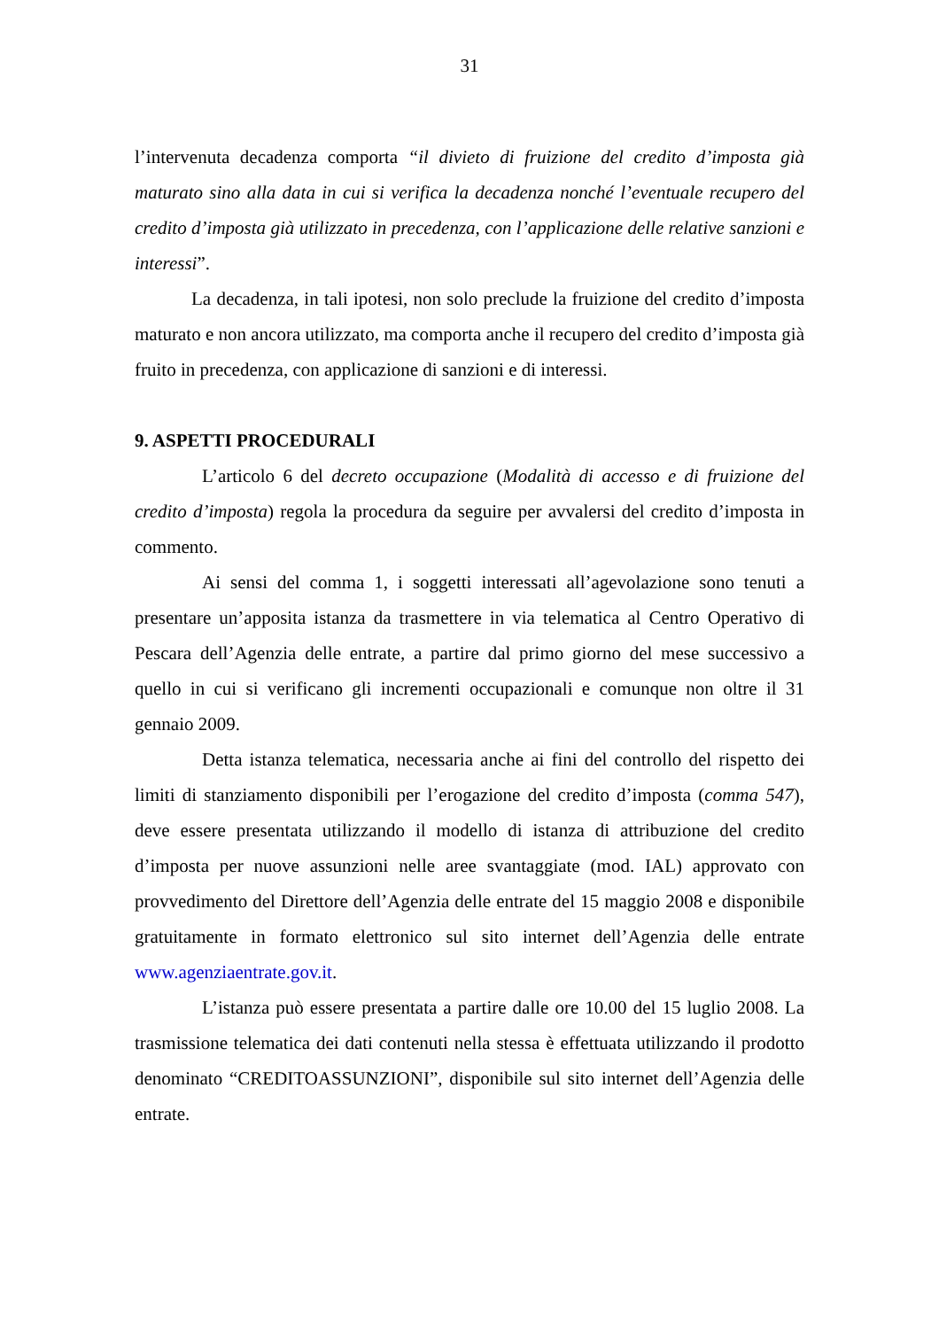31
l’intervenuta decadenza comporta “il divieto di fruizione del credito d’imposta già maturato sino alla data in cui si verifica la decadenza nonché l’eventuale recupero del credito d’imposta già utilizzato in precedenza, con l’applicazione delle relative sanzioni e interessi”.
La decadenza, in tali ipotesi, non solo preclude la fruizione del credito d’imposta maturato e non ancora utilizzato, ma comporta anche il recupero del credito d’imposta già fruito in precedenza, con applicazione di sanzioni e di interessi.
9. ASPETTI PROCEDURALI
L’articolo 6 del decreto occupazione (Modalità di accesso e di fruizione del credito d’imposta) regola la procedura da seguire per avvalersi del credito d’imposta in commento.
Ai sensi del comma 1, i soggetti interessati all’agevolazione sono tenuti a presentare un’apposita istanza da trasmettere in via telematica al Centro Operativo di Pescara dell’Agenzia delle entrate, a partire dal primo giorno del mese successivo a quello in cui si verificano gli incrementi occupazionali e comunque non oltre il 31 gennaio 2009.
Detta istanza telematica, necessaria anche ai fini del controllo del rispetto dei limiti di stanziamento disponibili per l’erogazione del credito d’imposta (comma 547), deve essere presentata utilizzando il modello di istanza di attribuzione del credito d’imposta per nuove assunzioni nelle aree svantaggiate (mod. IAL) approvato con provvedimento del Direttore dell’Agenzia delle entrate del 15 maggio 2008 e disponibile gratuitamente in formato elettronico sul sito internet dell’Agenzia delle entrate www.agenziaentrate.gov.it.
L’istanza può essere presentata a partire dalle ore 10.00 del 15 luglio 2008. La trasmissione telematica dei dati contenuti nella stessa è effettuata utilizzando il prodotto denominato “CREDITOASSUNZIONI”, disponibile sul sito internet dell’Agenzia delle entrate.